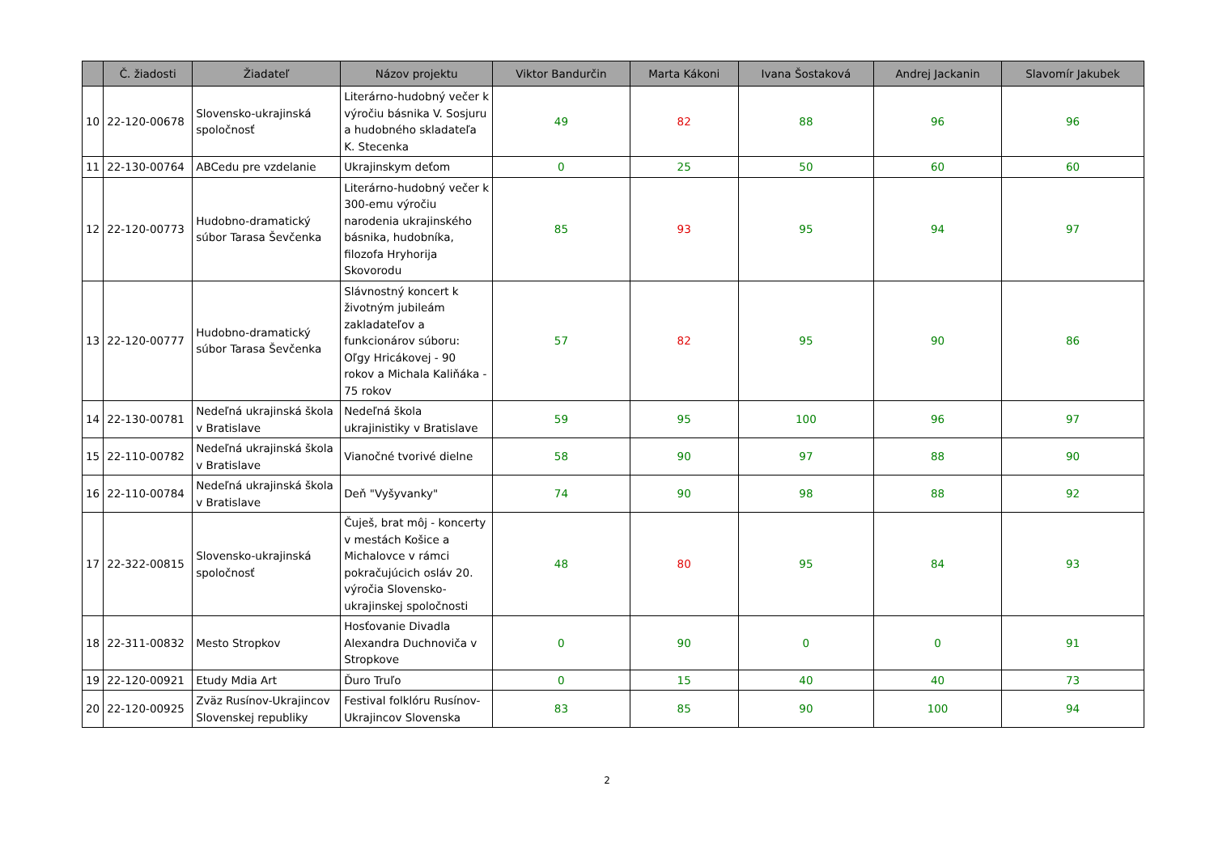| | Č. žiadosti | Žiadateľ | Názov projektu | Viktor Bandurčin | Marta Kákoni | Ivana Šostaková | Andrej Jackanin | Slavomír Jakubek |
| --- | --- | --- | --- | --- | --- | --- | --- | --- |
| 10 | 22-120-00678 | Slovensko-ukrajinská spoločnosť | Literárno-hudobný večer k výročiu básnika V. Sosjuru a hudobného skladateľa K. Stecenka | 49 | 82 | 88 | 96 | 96 |
| 11 | 22-130-00764 | ABCedu pre vzdelanie | Ukrajinskym deťom | 0 | 25 | 50 | 60 | 60 |
| 12 | 22-120-00773 | Hudobno-dramatický súbor Tarasa Ševčenka | Literárno-hudobný večer k 300-emu výročiu narodenia ukrajinského básnika, hudobníka, filozofa Hryhorija Skovorodu | 85 | 93 | 95 | 94 | 97 |
| 13 | 22-120-00777 | Hudobno-dramatický súbor Tarasa Ševčenka | Slávnostný koncert k životným jubileám zakladateľov a funkcionárov súboru: Oľgy Hricákovej - 90 rokov a Michala Kaliňáka - 75 rokov | 57 | 82 | 95 | 90 | 86 |
| 14 | 22-130-00781 | Nedeľná ukrajinská škola v Bratislave | Nedeľná škola ukrajinistiky v Bratislave | 59 | 95 | 100 | 96 | 97 |
| 15 | 22-110-00782 | Nedeľná ukrajinská škola v Bratislave | Vianočné tvorivé dielne | 58 | 90 | 97 | 88 | 90 |
| 16 | 22-110-00784 | Nedeľná ukrajinská škola v Bratislave | Deň "Vyšyvanky" | 74 | 90 | 98 | 88 | 92 |
| 17 | 22-322-00815 | Slovensko-ukrajinská spoločnosť | Čuješ, brat môj - koncerty v mestách Košice a Michalovce v rámci pokračujúcich osláv 20. výročia Slovensko-ukrajinskej spoločnosti | 48 | 80 | 95 | 84 | 93 |
| 18 | 22-311-00832 | Mesto Stropkov | Hosťovanie Divadla Alexandra Duchnoviča v Stropkove | 0 | 90 | 0 | 0 | 91 |
| 19 | 22-120-00921 | Etudy Mdia Art | Ďuro Truľo | 0 | 15 | 40 | 40 | 73 |
| 20 | 22-120-00925 | Zväz Rusínov-Ukrajincov Slovenskej republiky | Festival folklóru Rusínov-Ukrajincov Slovenska | 83 | 85 | 90 | 100 | 94 |
2